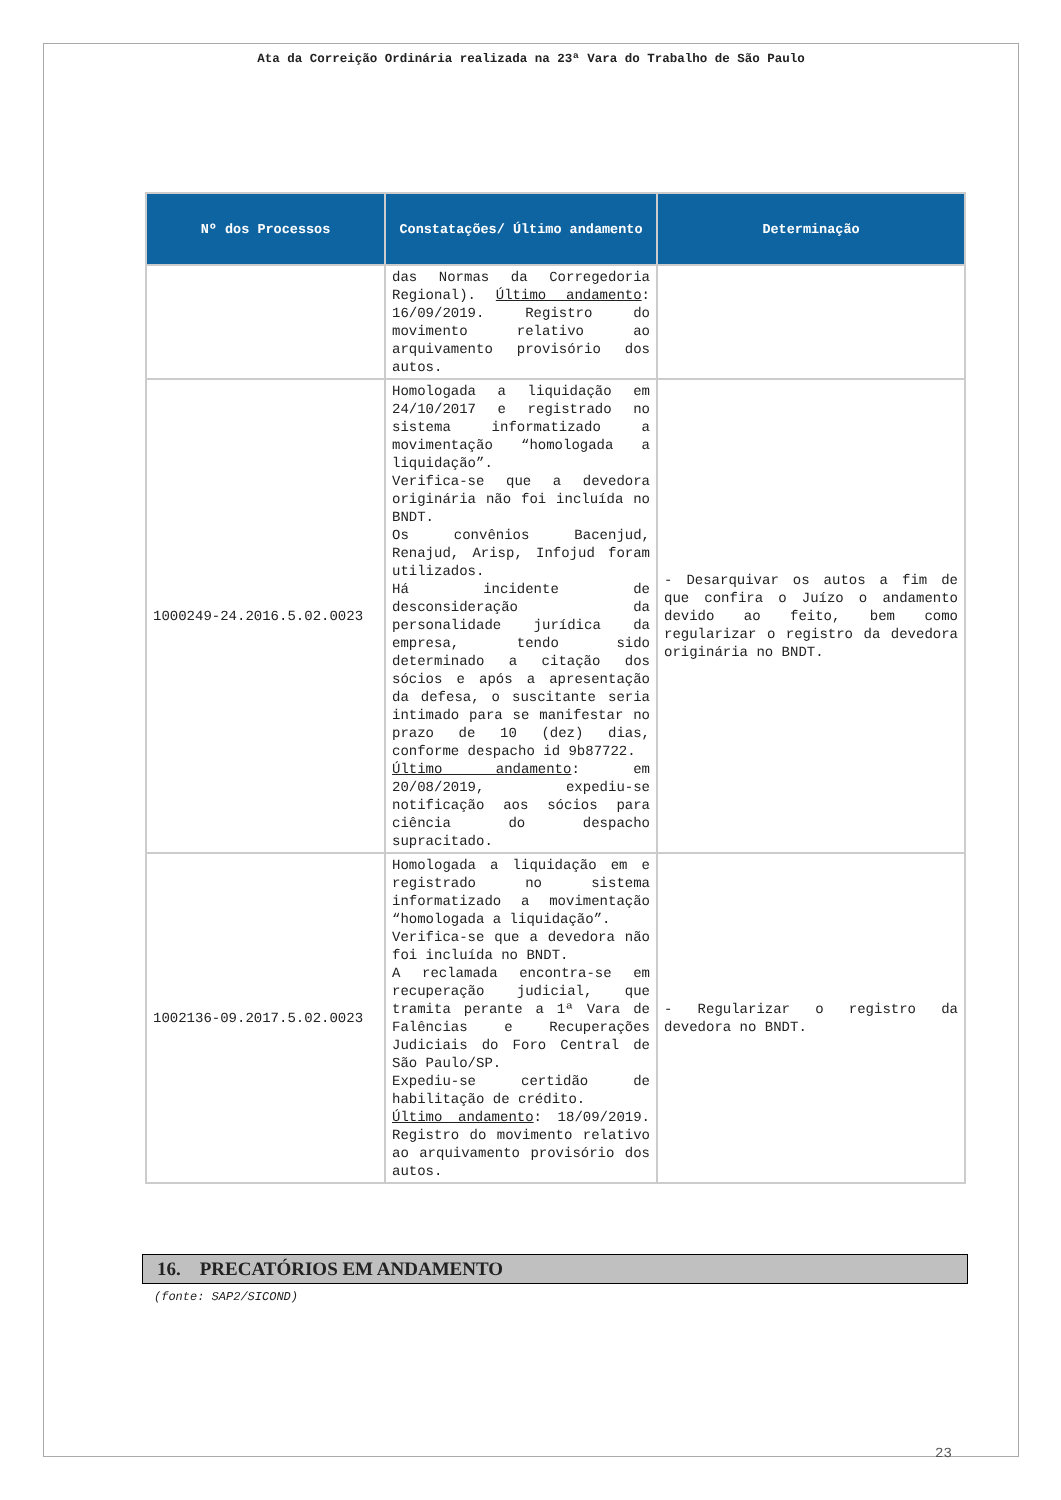Ata da Correição Ordinária realizada na 23ª Vara do Trabalho de São Paulo
| Nº dos Processos | Constatações/ Último andamento | Determinação |
| --- | --- | --- |
| | das Normas da Corregedoria Regional). Último andamento : 16/09/2019. Registro do movimento relativo ao arquivamento provisório dos autos. | |
| 1000249-24.2016.5.02.0023 | Homologada a liquidação em 24/10/2017 e registrado no sistema informatizado a movimentação “homologada a liquidação”. Verifica-se que a devedora originária não foi incluída no BNDT. Os convênios Bacenjud, Renajud, Arisp, Infojud foram utilizados. Há incidente de desconsideração da personalidade jurídica da empresa, tendo sido determinado a citação dos sócios e após a apresentação da defesa, o suscitante seria intimado para se manifestar no prazo de 10 (dez) dias, conforme despacho id 9b87722. Último andamento : em 20/08/2019, expediu-se notificação aos sócios para ciência do despacho supracitado. | - Desarquivar os autos a fim de que confira o Juízo o andamento devido ao feito, bem como regularizar o registro da devedora originária no BNDT. |
| 1002136-09.2017.5.02.0023 | Homologada a liquidação em e registrado no sistema informatizado a movimentação “homologada a liquidação”. Verifica-se que a devedora não foi incluída no BNDT. A reclamada encontra-se em recuperação judicial, que tramita perante a 1ª Vara de Falências e Recuperações Judiciais do Foro Central de São Paulo/SP. Expediu-se certidão de habilitação de crédito. Último andamento : 18/09/2019. Registro do movimento relativo ao arquivamento provisório dos autos. | - Regularizar o registro da devedora no BNDT. |
16. PRECATÓRIOS EM ANDAMENTO
(fonte: SAP2/SICOND)
23